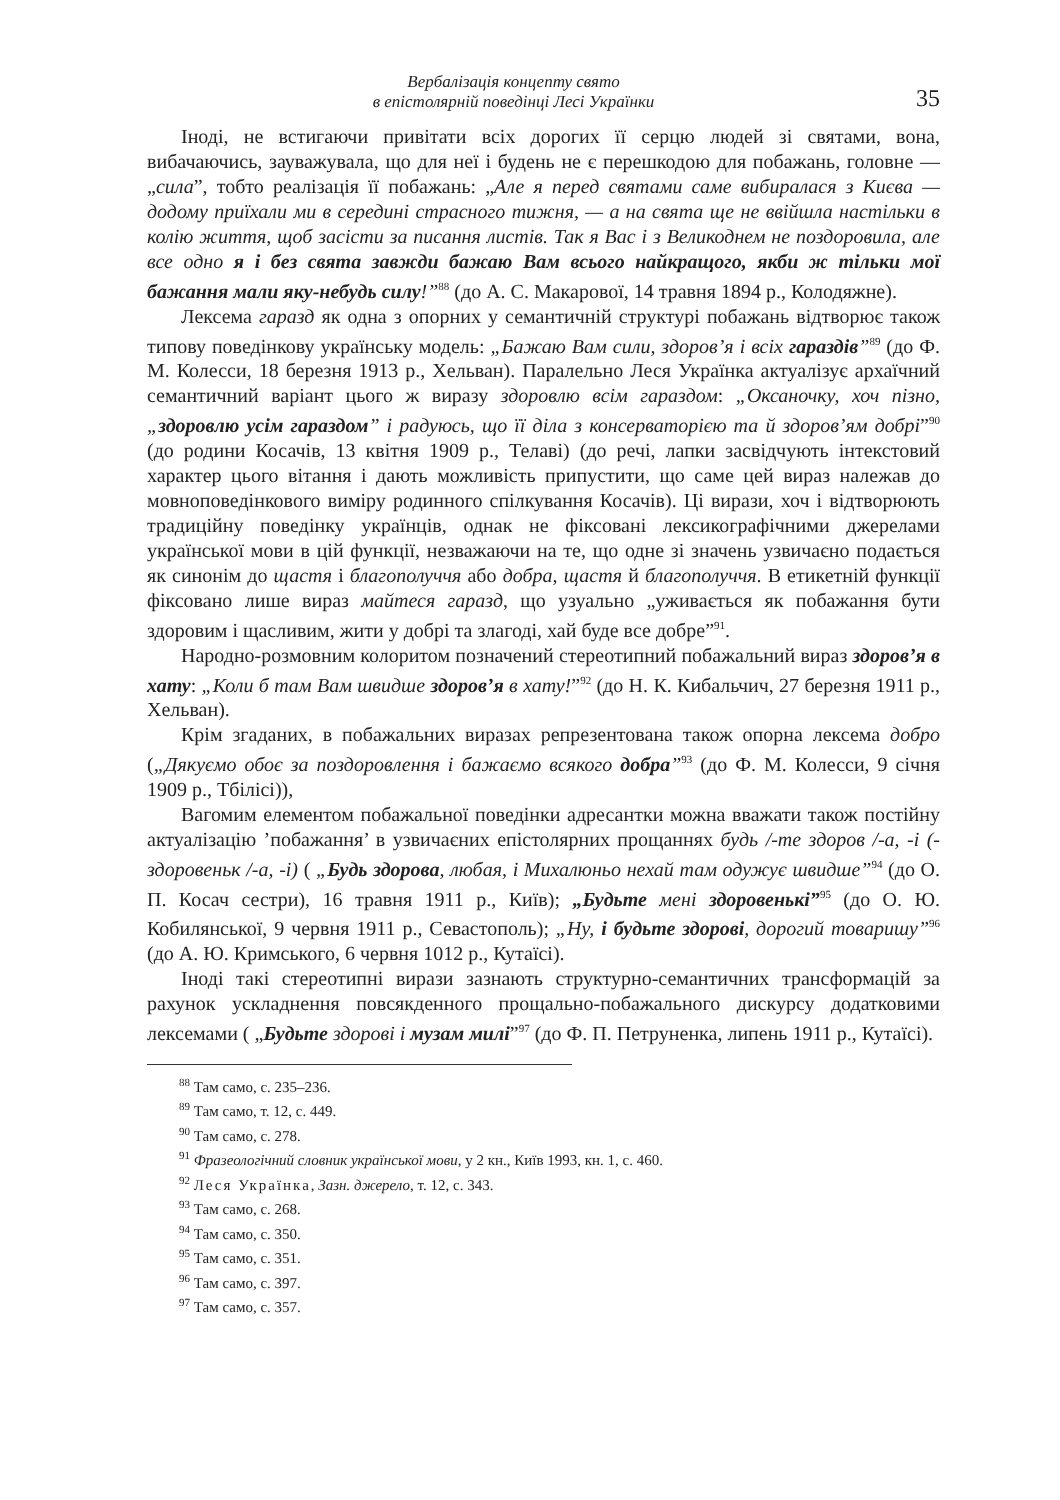Вербалізація концепту свято
в епістолярній поведінці Лесі Українки
35
Іноді, не встигаючи привітати всіх дорогих її серцю людей зі святами, вона, вибачаючись, зауважувала, що для неї і будень не є перешкодою для побажань, головне — „сила”, тобто реалізація її побажань: „Але я перед святами саме вибиралася з Києва — додому приїхали ми в середині страсного тижня, — а на свята ще не ввійшла настільки в колію життя, щоб засісти за писання листів. Так я Вас і з Великоднем не поздоровила, але все одно я і без свята завжди бажаю Вам всього найкращого, якби ж тільки мої бажання мали яку-небудь силу!”<sup>88</sup> (до А. С. Макарової, 14 травня 1894 р., Колодяжне).
Лексема гаразд як одна з опорних у семантичній структурі побажань відтворює також типову поведінкову українську модель: „Бажаю Вам сили, здоров’я і всіх гараздів”<sup>89</sup> (до Ф. М. Колесси, 18 березня 1913 р., Хельван). Паралельно Леся Українка актуалізує архаїчний семантичний варіант цього ж виразу здоровлю всім гараздом: „Оксаночку, хоч пізно, „здоровлю усім гараздом” і радуюсь, що її діла з консерваторією та й здоров’ям добрі”<sup>90</sup> (до родини Косачів, 13 квітня 1909 р., Телаві) (до речі, лапки засвідчують інтекстовий характер цього вітання і дають можливість припустити, що саме цей вираз належав до мовноповедінкового виміру родинного спілкування Косачів). Ці вирази, хоч і відтворюють традиційну поведінку українців, однак не фіксовані лексикографічними джерелами української мови в цій функції, незважаючи на те, що одне зі значень узвичаєно подається як синонім до щастя і благополуччя або добра, щастя й благополуччя. В етикетній функції фіксовано лише вираз майтеся гаразд, що узуально „уживається як побажання бути здоровим і щасливим, жити у добрі та злагоді, хай буде все добре”<sup>91</sup>.
Народно-розмовним колоритом позначений стереотипний побажальний вираз здоров’я в хату: „Коли б там Вам швидше здоров’я в хату!”<sup>92</sup> (до Н. К. Кибальчич, 27 березня 1911 р., Хельван).
Крім згаданих, в побажальних виразах репрезентована також опорна лексема добро („Дякуємо обоє за поздоровлення і бажаємо всякого добра”<sup>93</sup> (до Ф. М. Колесси, 9 січня 1909 р., Тбілісі)),
Вагомим елементом побажальної поведінки адресантки можна вважати також постійну актуалізацію ’побажання’ в узвичаєних епістолярних прощаннях будь /-те здоров /-а, -і (-здоровеньк /-а, -і) ( „Будь здорова, любая, і Михалюньо нехай там одужує швидше”<sup>94</sup> (до О. П. Косач сестри), 16 травня 1911 р., Київ); „Будьте мені здоровенькі”<sup>95</sup> (до О. Ю. Кобилянської, 9 червня 1911 р., Севастополь); „Ну, і будьте здорові, дорогий товаришу”<sup>96</sup> (до А. Ю. Кримського, 6 червня 1012 р., Кутаїсі).
Іноді такі стереотипні вирази зазнають структурно-семантичних трансформацій за рахунок ускладнення повсякденного прощально-побажального дискурсу додатковими лексемами ( „Будьте здорові і музам милі”<sup>97</sup> (до Ф. П. Петруненка, липень 1911 р., Кутаїсі).
<sup>88</sup> Там само, с. 235–236.
<sup>89</sup> Там само, т. 12, с. 449.
<sup>90</sup> Там само, с. 278.
<sup>91</sup> Фразеологічний словник української мови, у 2 кн., Київ 1993, кн. 1, с. 460.
<sup>92</sup> Леся Українка, Зазн. джерело, т. 12, с. 343.
<sup>93</sup> Там само, с. 268.
<sup>94</sup> Там само, с. 350.
<sup>95</sup> Там само, с. 351.
<sup>96</sup> Там само, с. 397.
<sup>97</sup> Там само, с. 357.